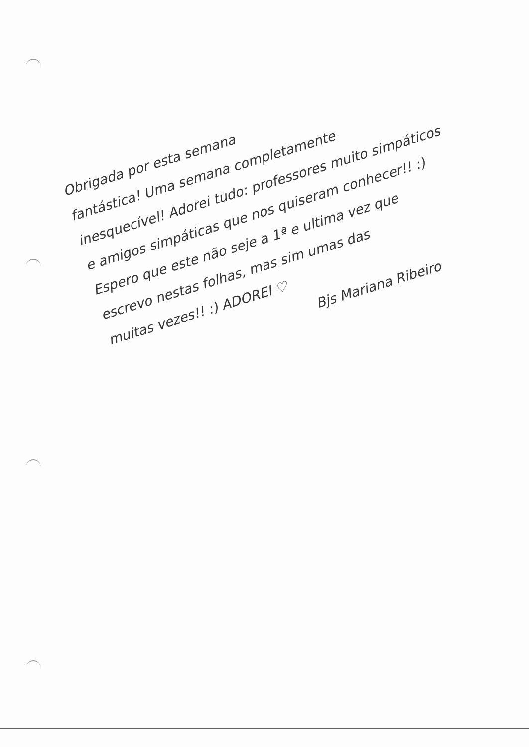Obrigada por esta semana
fantástica! Uma semana completamente
inesquecível! Adorei tudo: professores muito simpáticos
e amigos simpáticas que nos quiseram conhecer!! :)
Espero que este não seje a 1ª e ultima vez que
escrevo nestas folhas, mas sim umas das
muitas vezes!! :) ADOREI ♡
Bjs Mariana Ribeiro